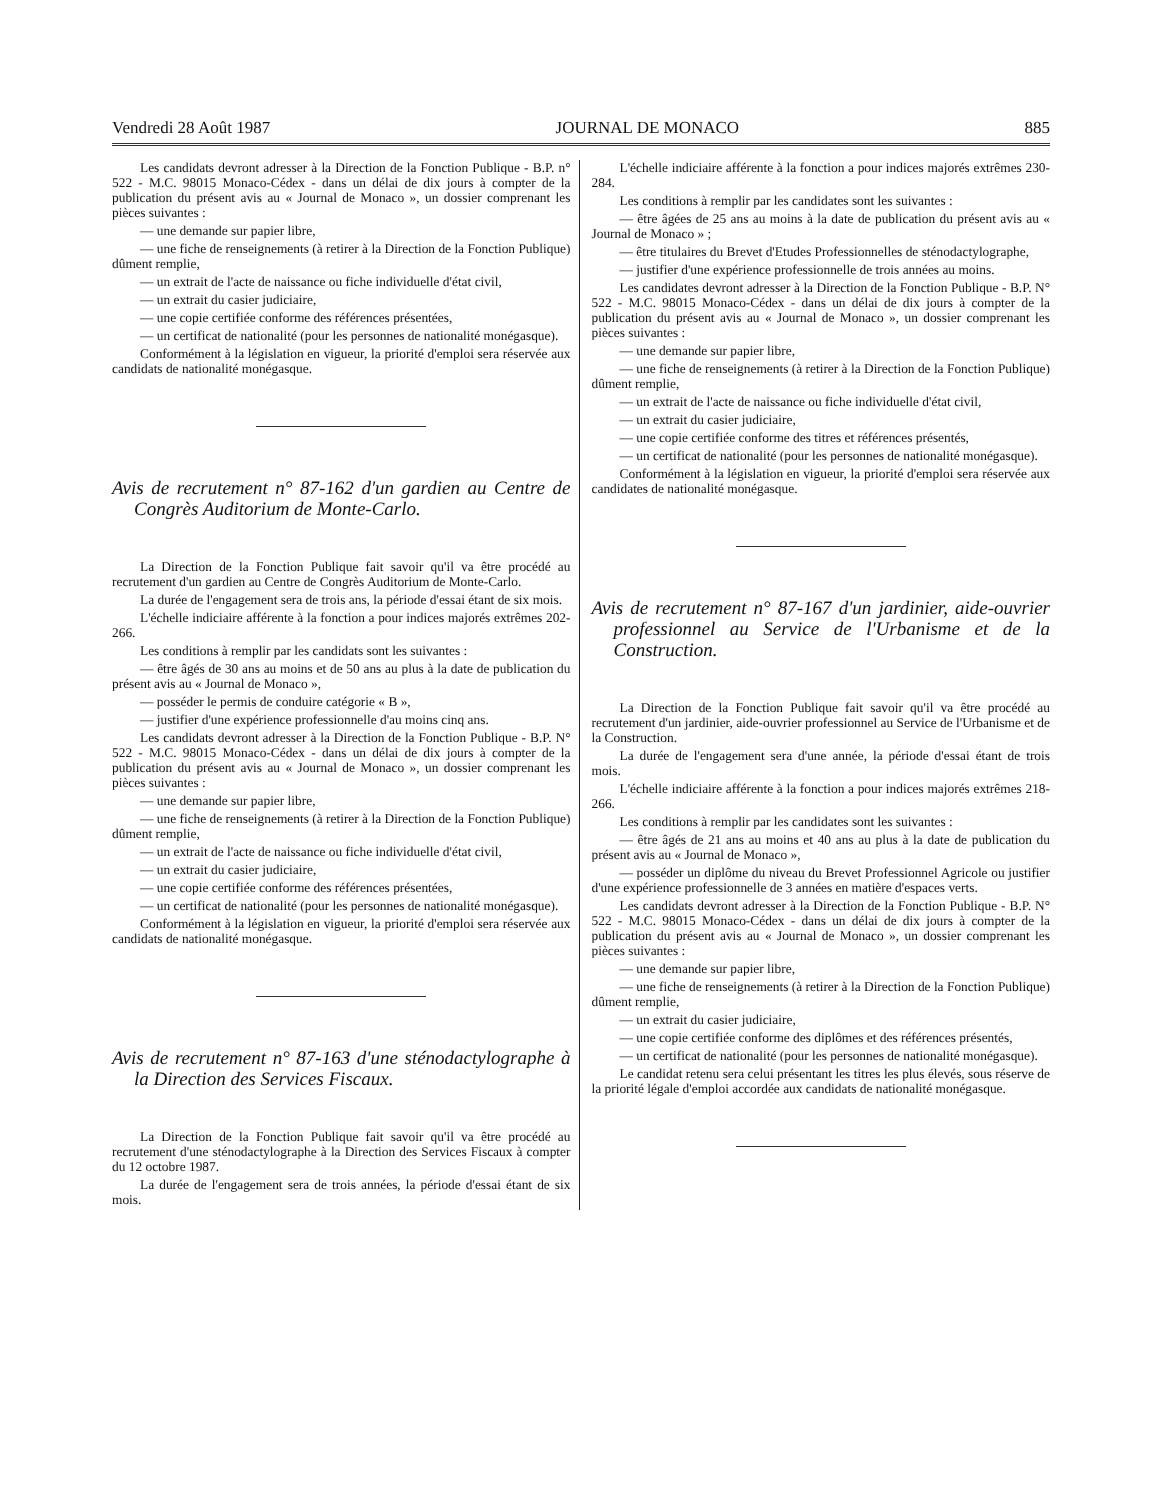Vendredi 28 Août 1987 JOURNAL DE MONACO 885
Les candidats devront adresser à la Direction de la Fonction Publique - B.P. n° 522 - M.C. 98015 Monaco-Cédex - dans un délai de dix jours à compter de la publication du présent avis au « Journal de Monaco », un dossier comprenant les pièces suivantes :
— une demande sur papier libre,
— une fiche de renseignements (à retirer à la Direction de la Fonction Publique) dûment remplie,
— un extrait de l'acte de naissance ou fiche individuelle d'état civil,
— un extrait du casier judiciaire,
— une copie certifiée conforme des références présentées,
— un certificat de nationalité (pour les personnes de nationalité monégasque).
Conformément à la législation en vigueur, la priorité d'emploi sera réservée aux candidats de nationalité monégasque.
Avis de recrutement n° 87-162 d'un gardien au Centre de Congrès Auditorium de Monte-Carlo.
La Direction de la Fonction Publique fait savoir qu'il va être procédé au recrutement d'un gardien au Centre de Congrès Auditorium de Monte-Carlo.
La durée de l'engagement sera de trois ans, la période d'essai étant de six mois.
L'échelle indiciaire afférente à la fonction a pour indices majorés extrêmes 202-266.
Les conditions à remplir par les candidats sont les suivantes :
— être âgés de 30 ans au moins et de 50 ans au plus à la date de publication du présent avis au « Journal de Monaco »,
— posséder le permis de conduire catégorie « B »,
— justifier d'une expérience professionnelle d'au moins cinq ans.
Les candidats devront adresser à la Direction de la Fonction Publique - B.P. N° 522 - M.C. 98015 Monaco-Cédex - dans un délai de dix jours à compter de la publication du présent avis au « Journal de Monaco », un dossier comprenant les pièces suivantes :
— une demande sur papier libre,
— une fiche de renseignements (à retirer à la Direction de la Fonction Publique) dûment remplie,
— un extrait de l'acte de naissance ou fiche individuelle d'état civil,
— un extrait du casier judiciaire,
— une copie certifiée conforme des références présentées,
— un certificat de nationalité (pour les personnes de nationalité monégasque).
Conformément à la législation en vigueur, la priorité d'emploi sera réservée aux candidats de nationalité monégasque.
Avis de recrutement n° 87-163 d'une sténodactylographe à la Direction des Services Fiscaux.
La Direction de la Fonction Publique fait savoir qu'il va être procédé au recrutement d'une sténodactylographe à la Direction des Services Fiscaux à compter du 12 octobre 1987.
La durée de l'engagement sera de trois années, la période d'essai étant de six mois.
L'échelle indiciaire afférente à la fonction a pour indices majorés extrêmes 230-284.
Les conditions à remplir par les candidates sont les suivantes :
— être âgées de 25 ans au moins à la date de publication du présent avis au « Journal de Monaco » ;
— être titulaires du Brevet d'Etudes Professionnelles de sténodactylographe,
— justifier d'une expérience professionnelle de trois années au moins.
Les candidates devront adresser à la Direction de la Fonction Publique - B.P. N° 522 - M.C. 98015 Monaco-Cédex - dans un délai de dix jours à compter de la publication du présent avis au « Journal de Monaco », un dossier comprenant les pièces suivantes :
— une demande sur papier libre,
— une fiche de renseignements (à retirer à la Direction de la Fonction Publique) dûment remplie,
— un extrait de l'acte de naissance ou fiche individuelle d'état civil,
— un extrait du casier judiciaire,
— une copie certifiée conforme des titres et références présentés,
— un certificat de nationalité (pour les personnes de nationalité monégasque).
Conformément à la législation en vigueur, la priorité d'emploi sera réservée aux candidates de nationalité monégasque.
Avis de recrutement n° 87-167 d'un jardinier, aide-ouvrier professionnel au Service de l'Urbanisme et de la Construction.
La Direction de la Fonction Publique fait savoir qu'il va être procédé au recrutement d'un jardinier, aide-ouvrier professionnel au Service de l'Urbanisme et de la Construction.
La durée de l'engagement sera d'une année, la période d'essai étant de trois mois.
L'échelle indiciaire afférente à la fonction a pour indices majorés extrêmes 218-266.
Les conditions à remplir par les candidates sont les suivantes :
— être âgés de 21 ans au moins et 40 ans au plus à la date de publication du présent avis au « Journal de Monaco »,
— posséder un diplôme du niveau du Brevet Professionnel Agricole ou justifier d'une expérience professionnelle de 3 années en matière d'espaces verts.
Les candidats devront adresser à la Direction de la Fonction Publique - B.P. N° 522 - M.C. 98015 Monaco-Cédex - dans un délai de dix jours à compter de la publication du présent avis au « Journal de Monaco », un dossier comprenant les pièces suivantes :
— une demande sur papier libre,
— une fiche de renseignements (à retirer à la Direction de la Fonction Publique) dûment remplie,
— un extrait du casier judiciaire,
— une copie certifiée conforme des diplômes et des références présentés,
— un certificat de nationalité (pour les personnes de nationalité monégasque).
Le candidat retenu sera celui présentant les titres les plus élevés, sous réserve de la priorité légale d'emploi accordée aux candidats de nationalité monégasque.